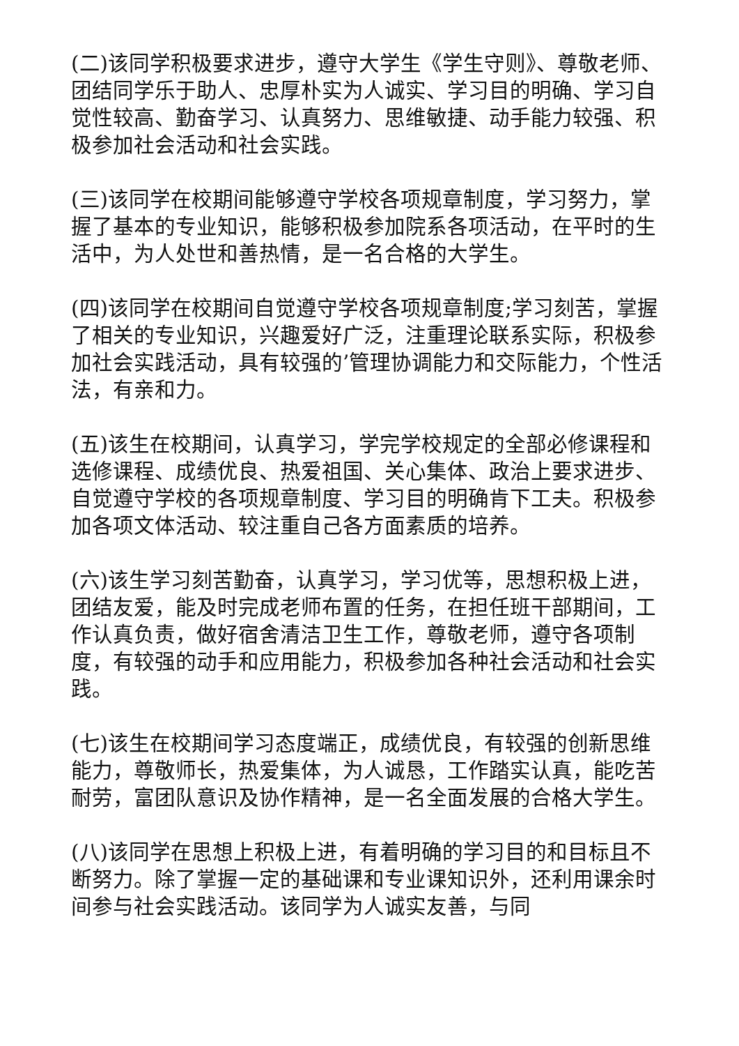(二)该同学积极要求进步，遵守大学生《学生守则》、尊敬老师、团结同学乐于助人、忠厚朴实为人诚实、学习目的明确、学习自觉性较高、勤奋学习、认真努力、思维敏捷、动手能力较强、积极参加社会活动和社会实践。
(三)该同学在校期间能够遵守学校各项规章制度，学习努力，掌握了基本的专业知识，能够积极参加院系各项活动，在平时的生活中，为人处世和善热情，是一名合格的大学生。
(四)该同学在校期间自觉遵守学校各项规章制度;学习刻苦，掌握了相关的专业知识，兴趣爱好广泛，注重理论联系实际，积极参加社会实践活动，具有较强的’管理协调能力和交际能力，个性活法，有亲和力。
(五)该生在校期间，认真学习，学完学校规定的全部必修课程和选修课程、成绩优良、热爱祖国、关心集体、政治上要求进步、自觉遵守学校的各项规章制度、学习目的明确肯下工夫。积极参加各项文体活动、较注重自己各方面素质的培养。
(六)该生学习刻苦勤奋，认真学习，学习优等，思想积极上进，团结友爱，能及时完成老师布置的任务，在担任班干部期间，工作认真负责，做好宿舍清洁卫生工作，尊敬老师，遵守各项制度，有较强的动手和应用能力，积极参加各种社会活动和社会实践。
(七)该生在校期间学习态度端正，成绩优良，有较强的创新思维能力，尊敬师长，热爱集体，为人诚恳，工作踏实认真，能吃苦耐劳，富团队意识及协作精神，是一名全面发展的合格大学生。
(八)该同学在思想上积极上进，有着明确的学习目的和目标且不断努力。除了掌握一定的基础课和专业课知识外，还利用课余时间参与社会实践活动。该同学为人诚实友善，与同